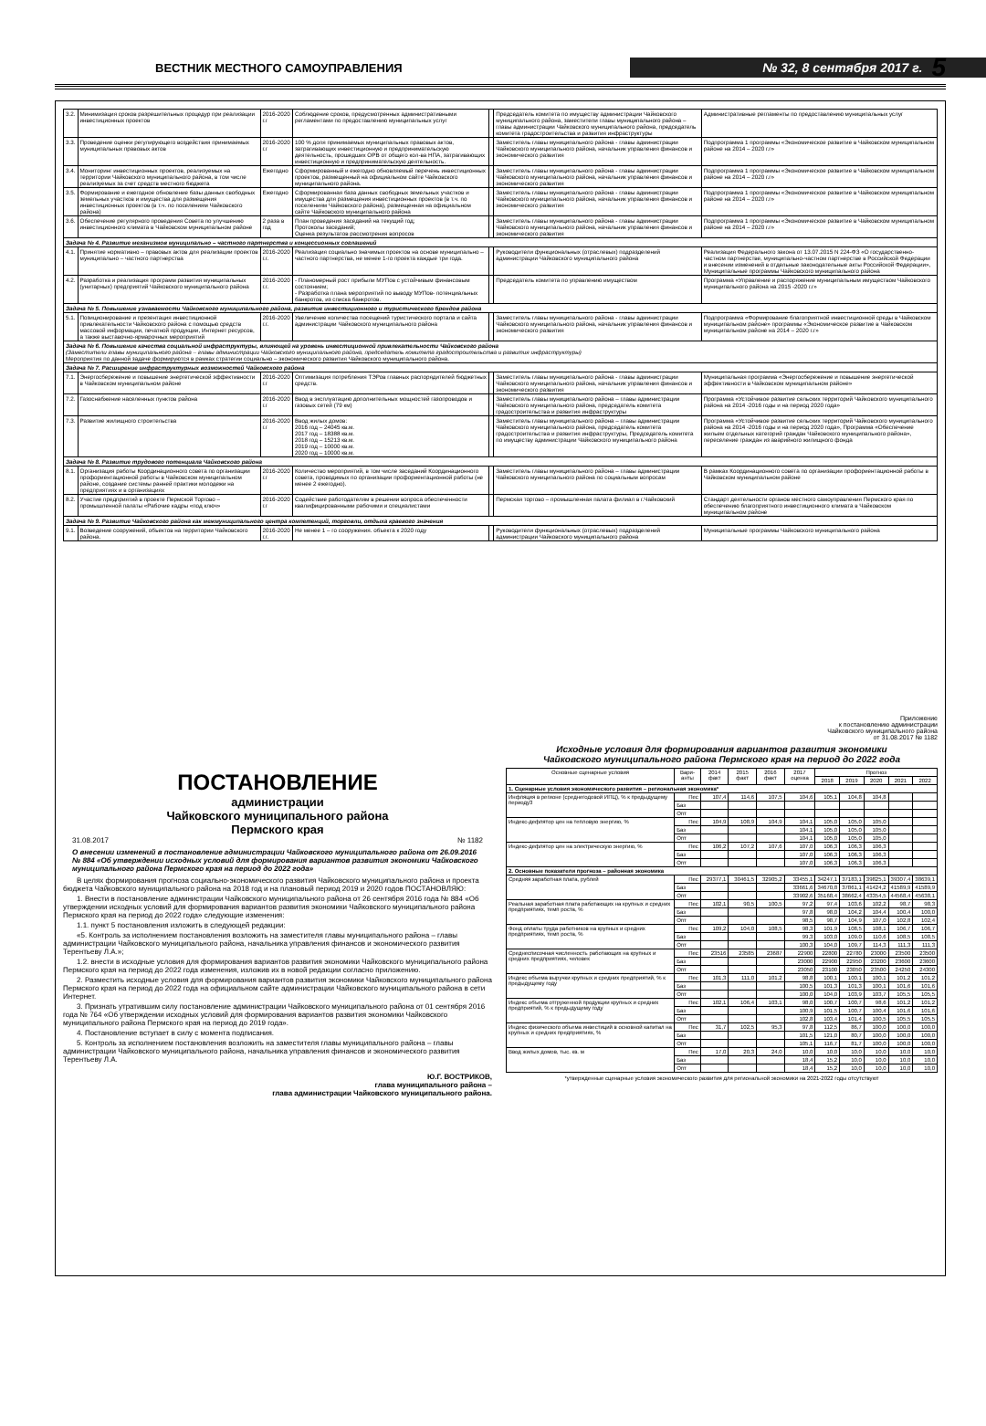ВЕСТНИК МЕСТНОГО САМОУПРАВЛЕНИЯ
№ 32, 8 сентября 2017 г.
5
| 3.2. | Минимизация сроков разрешительных процедур при реализации инвестиционных проектов | 2016-2020 г.г | Соблюдение сроков, предусмотренных административными регламентами по предоставлению муниципальных услуг | | Председатель комитета по имуществу администрации Чайковского муниципального района, заместители главы муниципального района – главы администрации Чайковского муниципального района, председатель комитета градостроительства и развития инфраструктуры | Административные регламенты по предоставлению муниципальных услуг |
| 3.3. | Проведение оценки регулирующего воздействия принимаемых муниципальных правовых актов | 2016-2020 г.г | 100 % доля принимаемых муниципальных правовых актов, затрагивающих инвестиционную и предпринимательскую деятельность, прошедших ОРВ от общего кол-ва НПА, затрагивающих инвестиционную и предпринимательскую деятельность. | | Заместитель главы муниципального района - главы администрации Чайковского муниципального района, начальник управления финансов и экономического развития | Подпрограмма 1 программы «Экономическое развитие в Чайковском муниципальном районе на 2014 – 2020 г.г» |
| 3.4. | Мониторинг инвестиционных проектов, реализуемых на территории Чайковского муниципального района, в том числе реализуемых за счет средств местного бюджета | Ежегодно | Сформированный и ежегодно обновляемый перечень инвестиционных проектов, размещенный на официальном сайте Чайковского муниципального района. | | Заместитель главы муниципального района - главы администрации Чайковского муниципального района, начальник управления финансов и экономического развития | Подпрограмма 1 программы «Экономическое развитие в Чайковском муниципальном районе на 2014 – 2020 г.г» |
| 3.5. | Формирование и ежегодное обновление базы данных свободных земельных участков и имущества для размещения инвестиционных проектов (в т.ч. по поселениям Чайковского района) | Ежегодно | Сформированная база данных свободных земельных участков и имущества для размещения инвестиционных проектов (в т.ч. по поселениям Чайковского района), размещенная на официальном сайте Чайковского муниципального района | | Заместитель главы муниципального района - главы администрации Чайковского муниципального района, начальник управления финансов и экономического развития | Подпрограмма 1 программы «Экономическое развитие в Чайковском муниципальном районе на 2014 – 2020 г.г» |
| 3.6. | Обеспечение регулярного проведения Совета по улучшению инвестиционного климата в Чайковском муниципальном районе | 2 раза в год | План проведения заседаний на текущий год; Протоколы заседаний; Оценка результатов рассмотрения вопросов | | Заместитель главы муниципального района - главы администрации Чайковского муниципального района, начальник управления финансов и экономического развития | Подпрограмма 1 программы «Экономическое развитие в Чайковском муниципальном районе на 2014 – 2020 г.г» |
| Задача № 4. Развитие механизмов муниципально – частного партнерства и концессионных соглашений | | | | | | |
| 4.1. | Принятие нормативно – правовых актов для реализации проектов муниципально – частного партнерства | 2016-2020 г.г. | Реализация социально значимых проектов на основе муниципально – частного партнерства, не менее 1-го проекта каждые три года. | | Руководители функциональных (отраслевых) подразделений администрации Чайковского муниципального района | Реализация Федерального закона от 13.07.2015 N 224-ФЗ «О государственно-частном партнерстве, муниципально-частном партнерстве в Российской Федерации и внесении изменений в отдельные законодательные акты Российской Федерации», Муниципальные программы Чайковского муниципального района |
| 4.2. | Разработка и реализация программ развития муниципальных (унитарных) предприятий Чайковского муниципального района | 2016-2020 г.г. | - Планомерный рост прибыли МУПов с устойчивым финансовым состоянием; - Разработка плана мероприятий по выводу МУПов- потенциальных банкротов, из списка банкротов. | | Председатель комитета по управлению имуществом | Программа «Управление и распоряжение муниципальным имуществом Чайковского муниципального района на 2015 -2020 г.г» |
| Задача № 5. Повышение узнаваемости Чайковского муниципального района, развитие инвестиционного и туристического брендов района | | | | | | |
| 5.1. | Позиционирование и презентация инвестиционной привлекательности Чайковского района с помощью средств массовой информации, печатной продукции, Интернет ресурсов, а также выставочно-ярмарочных мероприятий | 2016-2020 г.г. | Увеличение количества посещений туристического портала и сайта администрации Чайковского муниципального района | | Заместитель главы муниципального района - главы администрации Чайковского муниципального района, начальник управления финансов и экономического развития | Подпрограмма «Формирование благоприятной инвестиционной среды в Чайковском муниципальном районе» программы «Экономическое развитие в Чайковском муниципальном районе на 2014 – 2020 г.г» |
| Задача № 6. Повышение качества социальной инфраструктуры, влияющей на уровень инвестиционной привлекательности Чайковского района (Заместители главы муниципального района – главы администрации Чайковского муниципального района, председатель комитета градостроительства и развития инфраструктуры) Мероприятия по данной задаче формируются в рамках стратегии социально – экономического развития Чайковского муниципального района. | | | | | | |
| Задача № 7. Расширение инфраструктурных возможностей Чайковского района | | | | | | |
| 7.1. | Энергосбережение и повышение энергетической эффективности в Чайковском муниципальном районе | 2016-2020 г.г | Оптимизация потребления ТЭРов главных распорядителей бюджетных средств. | | Заместитель главы муниципального района - главы администрации Чайковского муниципального района, начальник управления финансов и экономического развития | Муниципальная программа «Энергосбережение и повышение энергетической эффективности в Чайковском муниципальном районе» |
| 7.2. | Газоснабжение населенных пунктов района | 2016-2020 г.г | Ввод в эксплуатацию дополнительных мощностей газопроводов и газовых сетей (79 км) | | Заместитель главы муниципального района – главы администрации Чайковского муниципального района, председатель комитета градостроительства и развития инфраструктуры | Программа «Устойчивое развитие сельских территорий Чайковского муниципального района на 2014 -2016 годы и на период 2020 года» |
| 7.3. | Развитие жилищного строительства | 2016-2020 г.г | Ввод жилых домов: 2016 год – 24045 кв.м. 2017 год – 18388 кв.м. 2018 год – 15213 кв.м. 2019 год – 10000 кв.м. 2020 год – 10000 кв.м. | | Заместитель главы муниципального района – главы администрации Чайковского муниципального района, председатель комитета градостроительства и развития инфраструктуры, Председатель комитета по имуществу администрации Чайковского муниципального района | Программа «Устойчивое развитие сельских территорий Чайковского муниципального района на 2014 -2016 годы и на период 2020 года», Программа «Обеспечение жильем отдельных категорий граждан Чайковского муниципального района», переселение граждан из аварийного жилищного фонда |
| Задача № 8. Развитие трудового потенциала Чайковского района | | | | | | |
| 8.1. | Организация работы Координационного совета по организации профориентационной работы в Чайковском муниципальном районе, создание системы ранней практики молодежи на предприятиях и в организациях | 2016-2020 г.г | Количество мероприятий, в том числе заседаний Координационного совета, проводимых по организации профориентационной работы (не менее 2 ежегодно). | | Заместитель главы муниципального района – главы администрации Чайковского муниципального района по социальным вопросам | В рамках Координационного совета по организации профориентационной работы в Чайковском муниципальном районе |
| 8.2. | Участие предприятий в проекте Пермской Торгово – промышленной палаты «Рабочие кадры «под ключ» | 2016-2020 г.г | Содействие работодателям в решении вопроса обеспеченности квалифицированными рабочими и специалистами | | Пермская торгово – промышленная палата филиал в г.Чайковский | Стандарт деятельности органов местного самоуправления Пермского края по обеспечению благоприятного инвестиционного климата в Чайковском муниципальном районе |
| Задача № 9. Развитие Чайковского района как межмуниципального центра компетенций, торговли, отдыха краевого значения | | | | | | |
| 9.1. | Возведение сооружений, объектов на территории Чайковского района. | 2016-2020 г.г. | Не менее 1 – го сооружения. объекта к 2020 году | | Руководители функциональных (отраслевых) подразделений администрации Чайковского муниципального района | Муниципальные программы Чайковского муниципального района |
ПОСТАНОВЛЕНИЕ
администрации
Чайковского муниципального района
Пермского края
31.08.2017 № 1182
О внесении изменений в постановление администрации Чайковского муниципального района от 26.09.2016 № 884 «Об утверждении исходных условий для формирования вариантов развития экономики Чайковского муниципального района Пермского края на период до 2022 года»
В целях формирования прогноза социально-экономического развития Чайковского муниципального района и проекта бюджета Чайковского муниципального района на 2018 год и на плановый период 2019 и 2020 годов ПОСТАНОВЛЯЮ:
1. Внести в постановление администрации Чайковского муниципального района от 26 сентября 2016 года № 884 «Об утверждении исходных условий для формирования вариантов развития экономики Чайковского муниципального района Пермского края на период до 2022 года» следующие изменения:
1.1. пункт 5 постановления изложить в следующей редакции:
«5. Контроль за исполнением постановления возложить на заместителя главы муниципального района – главы администрации Чайковского муниципального района, начальника управления финансов и экономического развития Терентьеву Л.А.»;
1.2. внести в исходные условия для формирования вариантов развития экономики Чайковского муниципального района Пермского края на период до 2022 года изменения, изложив их в новой редакции согласно приложению.
2. Разместить исходные условия для формирования вариантов развития экономики Чайковского муниципального района Пермского края на период до 2022 года на официальном сайте администрации Чайковского муниципального района в сети Интернет.
3. Признать утратившим силу постановление администрации Чайковского муниципального района от 01 сентября 2016 года № 764 «Об утверждении исходных условий для формирования вариантов развития экономики Чайковского муниципального района Пермского края на период до 2019 года».
4. Постановление вступает в силу с момента подписания.
5. Контроль за исполнением постановления возложить на заместителя главы муниципального района – главы администрации Чайковского муниципального района, начальника управления финансов и экономического развития Терентьеву Л.А.
Ю.Г. ВОСТРИКОВ,
глава муниципального района –
глава администрации Чайковского муниципального района.
Приложение
к постановлению администрации
Чайковского муниципального района
от 31.08.2017 № 1182
Исходные условия для формирования вариантов развития экономики
Чайковского муниципального района Пермского края на период до 2022 года
| Основные сценарные условия | Вари-анты | 2014 факт | 2015 факт | 2016 факт | 2017 оценка | Прогноз | | | | |
| --- | --- | --- | --- | --- | --- | --- | --- | --- | --- | --- |
| | | | | | | 2018 | 2019 | 2020 | 2021 | 2022 |
| 1. Сценарные условия экономического развития – региональная экономика* | | | | | | | | | | |
| Инфляция в регионе (среднегодовой ИПЦ), % к предыдущему периоду3 | Пес | 107,4 | 114,6 | 107,5 | 104,6 | 105,1 | 104,8 | 104,8 | | |
| | Баз | | | | | | | | | |
| | Опт | | | | | | | | | |
| Индекс-дефлятор цен на тепловую энергию, % | Пес | 104,9 | 108,9 | 104,9 | 104,1 | 105,0 | 105,0 | 105,0 | | |
| | Баз | | | | 104,1 | 105,0 | 105,0 | 105,0 | | |
| | Опт | | | | 104,1 | 105,0 | 105,0 | 105,0 | | |
| Индекс-дефлятор цен на электрическую энергию, % | Пес | 106,2 | 107,2 | 107,6 | 107,0 | 106,3 | 106,3 | 106,3 | | |
| | Баз | | | | 107,0 | 106,3 | 106,3 | 106,3 | | |
| | Опт | | | | 107,0 | 106,3 | 106,3 | 106,3 | | |
| 2. Основные показатели прогноза – районная экономика | | | | | | | | | | |
| Средняя заработная плата, рублей | Пес | 29377,1 | 30461,5 | 32905,2 | 33455,1 | 34247,1 | 37183,1 | 39825,1 | 39307,4 | 38639,1 |
| | Баз | | | | 33661,6 | 34670,8 | 37861,1 | 41424,2 | 41589,9 | 41589,9 |
| | Опт | | | | 33902,6 | 35168,4 | 38662,4 | 43354,5 | 44568,4 | 45638,1 |
| Реальная заработная плата работающих на крупных и средних предприятиях, темп роста, % | Пес | 102,1 | 90,5 | 100,5 | 97,2 | 97,4 | 103,6 | 102,2 | 98,7 | 98,3 |
| | Баз | | | | 97,8 | 98,0 | 104,2 | 104,4 | 100,4 | 100,0 |
| | Опт | | | | 98,5 | 98,7 | 104,9 | 107,0 | 102,8 | 102,4 |
| Фонд оплаты труда работников на крупных и средних предприятиях, темп роста, % | Пес | 109,2 | 104,0 | 108,5 | 98,3 | 101,9 | 108,5 | 108,1 | 106,7 | 106,7 |
| | Баз | | | | 99,3 | 103,0 | 109,0 | 110,6 | 108,5 | 108,5 |
| | Опт | | | | 100,3 | 104,0 | 109,7 | 114,3 | 111,3 | 111,3 |
| Среднесписочная численность работающих на крупных и средних предприятиях, человек | Пес | 23516 | 23585 | 23687 | 22900 | 22800 | 22780 | 23000 | 23500 | 23500 |
| | Баз | | | | 23000 | 22900 | 22950 | 23200 | 23600 | 23600 |
| | Опт | | | | 23050 | 23100 | 23050 | 23500 | 24250 | 24300 |
| Индекс объема выручки крупных и средних предприятий, % к предыдущему году | Пес | 101,3 | 111,0 | 101,2 | 98,8 | 100,1 | 100,1 | 100,1 | 101,2 | 101,2 |
| | Баз | | | | 100,5 | 101,3 | 101,3 | 100,1 | 101,6 | 101,6 |
| | Опт | | | | 100,0 | 104,0 | 103,9 | 103,7 | 105,5 | 105,5 |
| Индекс объема отгруженной продукции крупных и средних предприятий, % к предыдущему году | Пес | 102,1 | 106,4 | 103,1 | 98,0 | 100,7 | 100,7 | 98,6 | 101,2 | 101,2 |
| | Баз | | | | 100,9 | 101,5 | 100,7 | 100,4 | 101,6 | 101,6 |
| | Опт | | | | 102,8 | 103,4 | 101,4 | 100,5 | 105,5 | 105,5 |
| Индекс физического объема инвестиций в основной капитал на крупных и средних предприятиях, % | Пес | 31,7 | 102,5 | 95,3 | 97,8 | 112,5 | 86,7 | 100,0 | 100,0 | 100,0 |
| | Баз | | | | 101,5 | 121,0 | 80,7 | 100,0 | 100,0 | 100,0 |
| | Опт | | | | 105,1 | 116,7 | 81,7 | 100,0 | 100,0 | 100,0 |
| Ввод жилых домов, тыс. кв. м | Пес | 17,0 | 20,3 | 24,0 | 10,0 | 10,0 | 10,0 | 10,0 | 10,0 | 10,0 |
| | Баз | | | | 18,4 | 15,2 | 10,0 | 10,0 | 10,0 | 10,0 |
| | Опт | | | | 18,4 | 15,2 | 10,0 | 10,0 | 10,0 | 10,0 |
*утвержденные сценарные условия экономического развития для региональной экономики на 2021-2022 годы отсутствуют